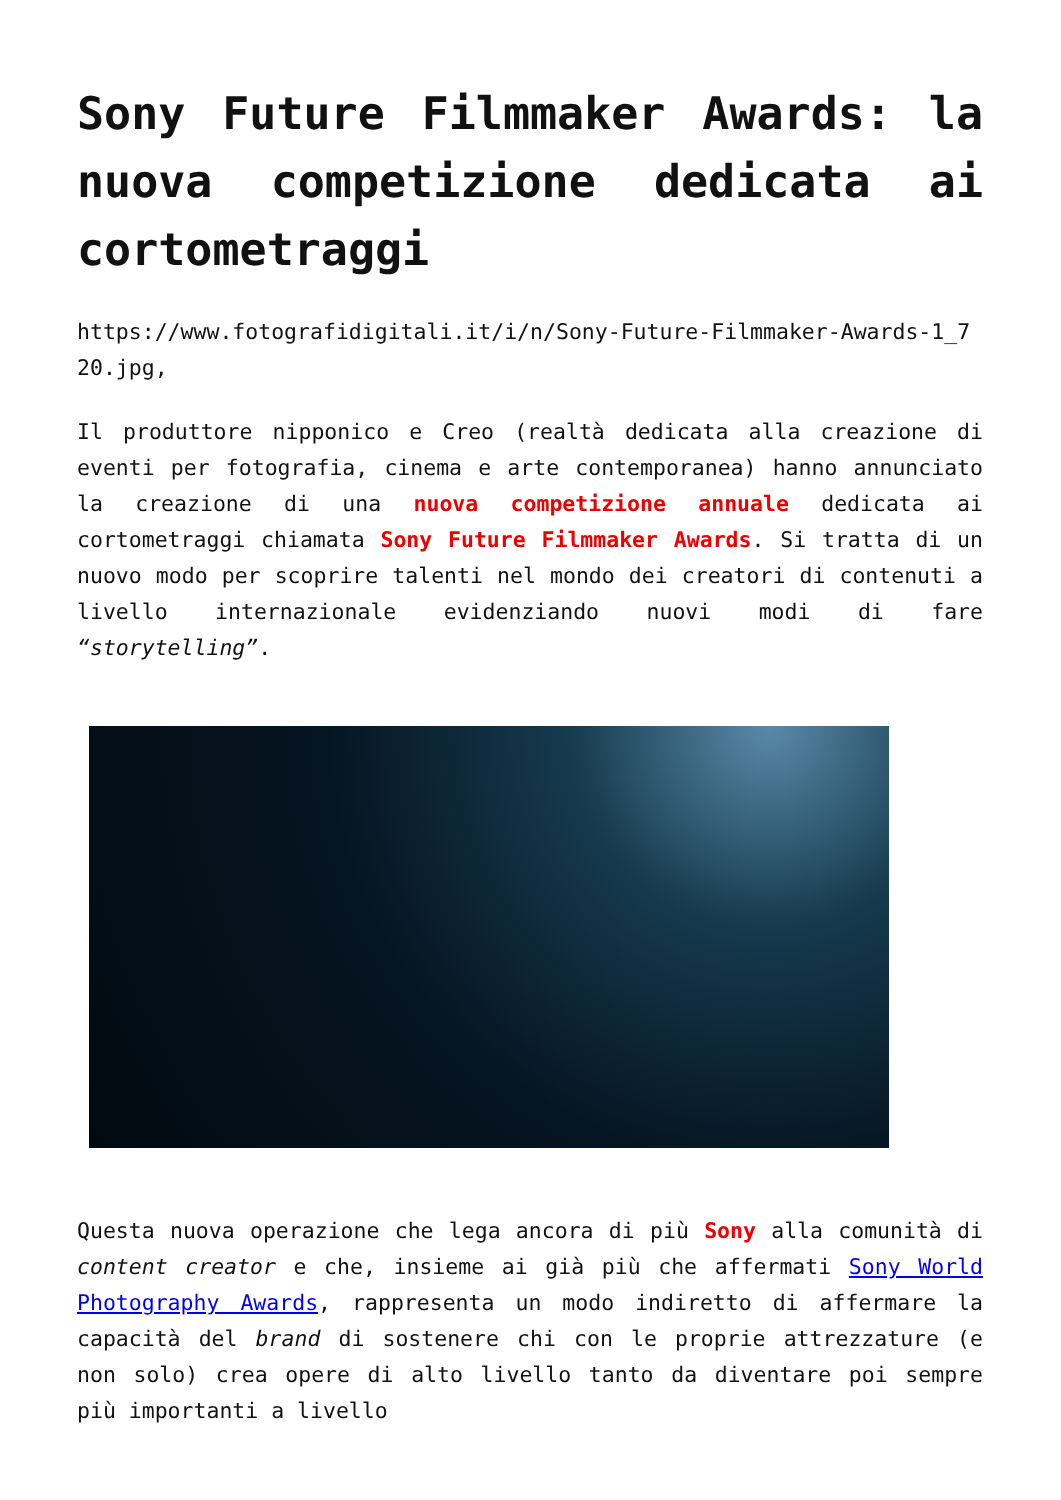Sony Future Filmmaker Awards: la nuova competizione dedicata ai cortometraggi
https://www.fotografidigitali.it/i/n/Sony-Future-Filmmaker-Awards-1_720.jpg,
Il produttore nipponico e Creo (realtà dedicata alla creazione di eventi per fotografia, cinema e arte contemporanea) hanno annunciato la creazione di una nuova competizione annuale dedicata ai cortometraggi chiamata Sony Future Filmmaker Awards. Si tratta di un nuovo modo per scoprire talenti nel mondo dei creatori di contenuti a livello internazionale evidenziando nuovi modi di fare “storytelling”.
Questa nuova operazione che lega ancora di più Sony alla comunità di content creator e che, insieme ai già più che affermati Sony World Photography Awards, rappresenta un modo indiretto di affermare la capacità del brand di sostenere chi con le proprie attrezzature (e non solo) crea opere di alto livello tanto da diventare poi sempre più importanti a livello